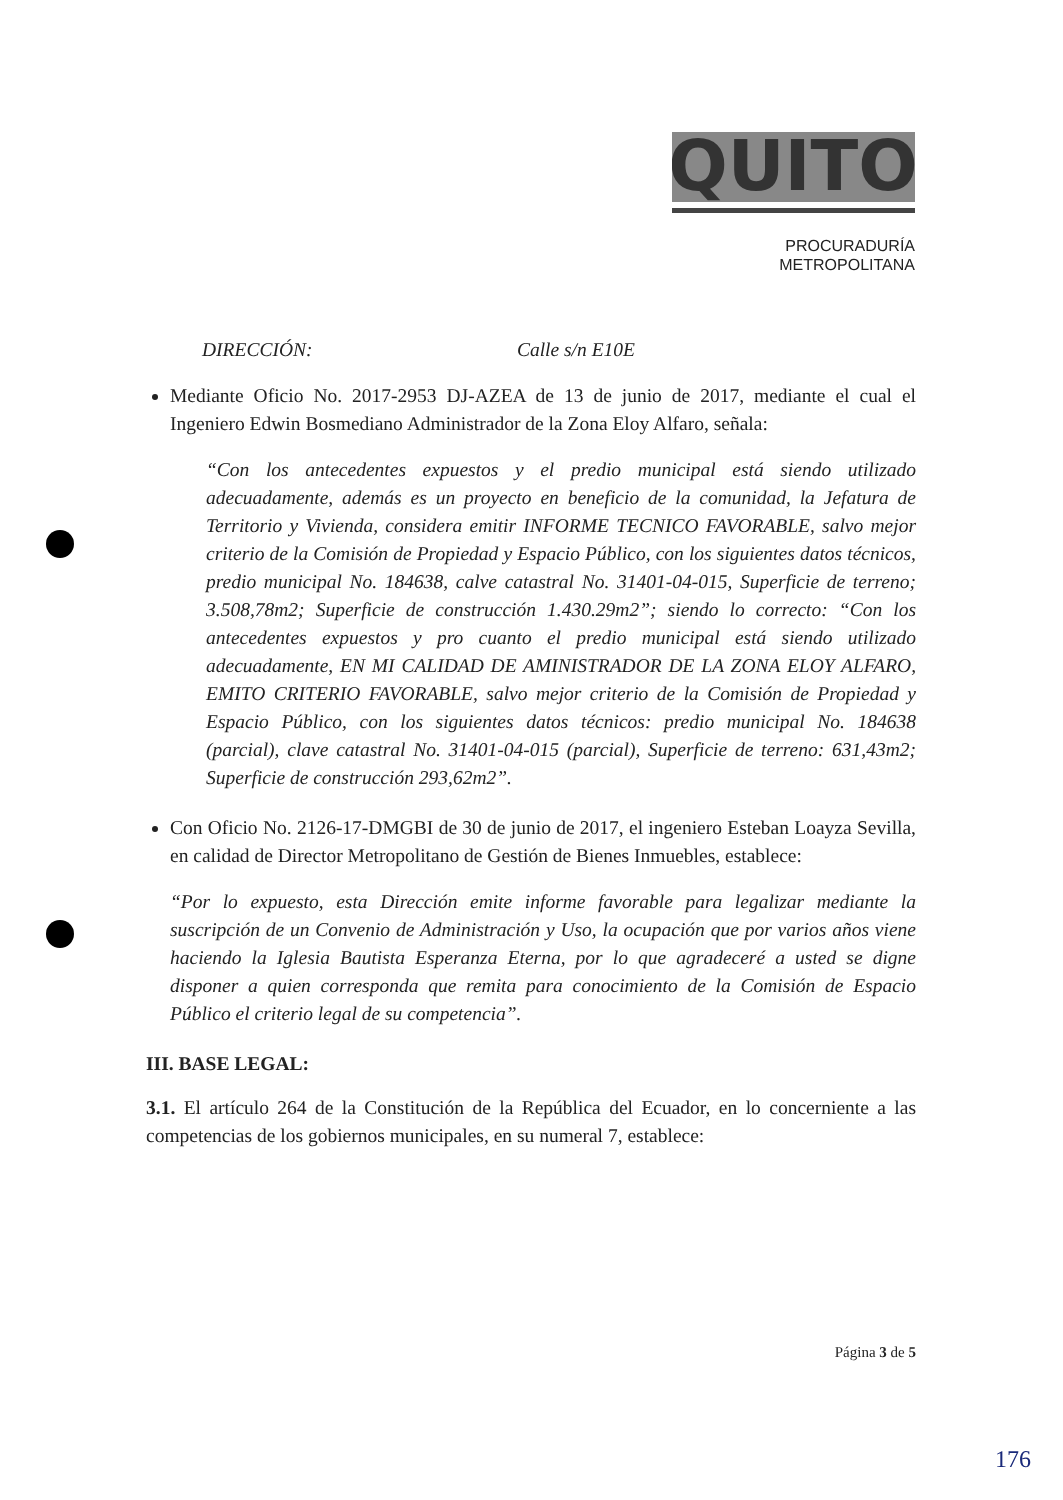QUITO
PROCURADURÍA
METROPOLITANA
DIRECCIÓN: Calle s/n E10E
Mediante Oficio No. 2017-2953 DJ-AZEA de 13 de junio de 2017, mediante el cual el Ingeniero Edwin Bosmediano Administrador de la Zona Eloy Alfaro, señala:
“Con los antecedentes expuestos y el predio municipal está siendo utilizado adecuadamente, además es un proyecto en beneficio de la comunidad, la Jefatura de Territorio y Vivienda, considera emitir INFORME TECNICO FAVORABLE, salvo mejor criterio de la Comisión de Propiedad y Espacio Público, con los siguientes datos técnicos, predio municipal No. 184638, calve catastral No. 31401-04-015, Superficie de terreno; 3.508,78m2; Superficie de construcción 1.430.29m2”; siendo lo correcto: “Con los antecedentes expuestos y pro cuanto el predio municipal está siendo utilizado adecuadamente, EN MI CALIDAD DE AMINISTRADOR DE LA ZONA ELOY ALFARO, EMITO CRITERIO FAVORABLE, salvo mejor criterio de la Comisión de Propiedad y Espacio Público, con los siguientes datos técnicos: predio municipal No. 184638 (parcial), clave catastral No. 31401-04-015 (parcial), Superficie de terreno: 631,43m2; Superficie de construcción 293,62m2”.
Con Oficio No. 2126-17-DMGBI de 30 de junio de 2017, el ingeniero Esteban Loayza Sevilla, en calidad de Director Metropolitano de Gestión de Bienes Inmuebles, establece:
“Por lo expuesto, esta Dirección emite informe favorable para legalizar mediante la suscripción de un Convenio de Administración y Uso, la ocupación que por varios años viene haciendo la Iglesia Bautista Esperanza Eterna, por lo que agradeceré a usted se digne disponer a quien corresponda que remita para conocimiento de la Comisión de Espacio Público el criterio legal de su competencia”.
III. BASE LEGAL:
3.1. El artículo 264 de la Constitución de la República del Ecuador, en lo concerniente a las competencias de los gobiernos municipales, en su numeral 7, establece:
Página 3 de 5
176